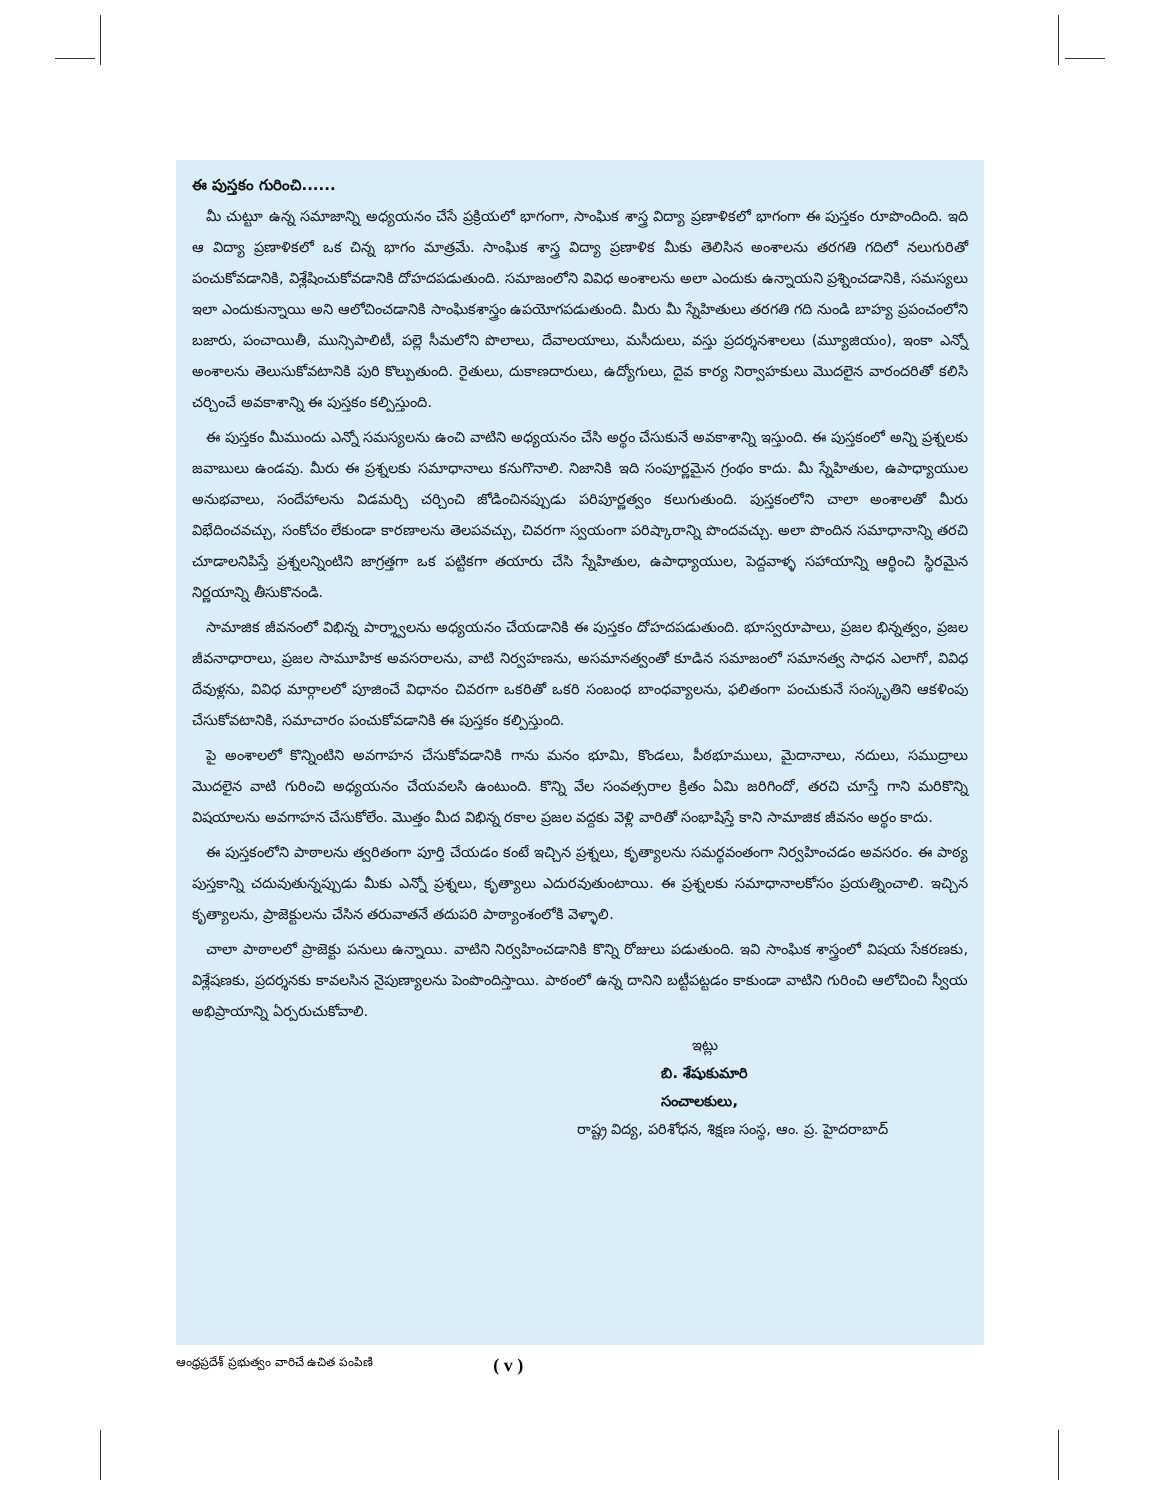ఈ పుస్తకం గురించి......
మీ చుట్టూ ఉన్న సమాజాన్ని అధ్యయనం చేసే ప్రక్రియలో భాగంగా, సాంఘిక శాస్త్ర విద్యా ప్రణాళికలో భాగంగా ఈ పుస్తకం రూపొందింది. ఇది ఆ విద్యా ప్రణాళికలో ఒక చిన్న భాగం మాత్రమే. సాంఘిక శాస్త్ర విద్యా ప్రణాళిక మీకు తెలిసిన అంశాలను తరగతి గదిలో నలుగురితో పంచుకోవడానికి, విశ్లేషించుకోవడానికి దోహదపడుతుంది. సమాజంలోని వివిధ అంశాలను అలా ఎందుకు ఉన్నాయని ప్రశ్నించడానికి, సమస్యలు ఇలా ఎందుకున్నాయి అని ఆలోచించడానికి సాంఘికశాస్త్రం ఉపయోగపడుతుంది. మీరు మీ స్నేహితులు తరగతి గది నుండి బాహ్య ప్రపంచంలోని బజారు, పంచాయితీ, మున్సిపాలిటీ, పల్లె సీమలోని పొలాలు, దేవాలయాలు, మసీదులు, వస్తు ప్రదర్శనశాలలు (మ్యూజియం), ఇంకా ఎన్నో అంశాలను తెలుసుకోవటానికి పురి కొల్పుతుంది. రైతులు, దుకాణదారులు, ఉద్యోగులు, దైవ కార్య నిర్వాహకులు మొదలైన వారందరితో కలిసి చర్చించే అవకాశాన్ని ఈ పుస్తకం కల్పిస్తుంది.
ఈ పుస్తకం మీముందు ఎన్నో సమస్యలను ఉంచి వాటిని అధ్యయనం చేసి అర్థం చేసుకునే అవకాశాన్ని ఇస్తుంది. ఈ పుస్తకంలో అన్ని ప్రశ్నలకు జవాబులు ఉండవు. మీరు ఈ ప్రశ్నలకు సమాధానాలు కనుగొనాలి. నిజానికి ఇది సంపూర్ణమైన గ్రంథం కాదు. మీ స్నేహితుల, ఉపాధ్యాయుల అనుభవాలు, సందేహాలను విడమర్చి చర్చించి జోడించినప్పుడు పరిపూర్ణత్వం కలుగుతుంది. పుస్తకంలోని చాలా అంశాలతో మీరు విభేదించవచ్చు, సంకోచం లేకుండా కారణాలను తెలపవచ్చు, చివరగా స్వయంగా పరిష్కారాన్ని పొందవచ్చు. అలా పొందిన సమాధానాన్ని తరచి చూడాలనిపిస్తే ప్రశ్నలన్నింటిని జాగ్రత్తగా ఒక పట్టికగా తయారు చేసి స్నేహితుల, ఉపాధ్యాయుల, పెద్దవాళ్ళ సహాయాన్ని ఆర్థించి స్థిరమైన నిర్ణయాన్ని తీసుకొనండి.
సామాజిక జీవనంలో విభిన్న పార్శ్వాలను అధ్యయనం చేయడానికి ఈ పుస్తకం దోహదపడుతుంది. భూస్వరూపాలు, ప్రజల భిన్నత్వం, ప్రజల జీవనాధారాలు, ప్రజల సామూహిక అవసరాలను, వాటి నిర్వహణను, అసమానత్వంతో కూడిన సమాజంలో సమానత్వ సాధన ఎలాగో, వివిధ దేవుళ్లను, వివిధ మార్గాలలో పూజించే విధానం చివరగా ఒకరితో ఒకరి సంబంధ బాంధవ్యాలను, ఫలితంగా పంచుకునే సంస్కృతిని ఆకళింపు చేసుకోవటానికి, సమాచారం పంచుకోవడానికి ఈ పుస్తకం కల్పిస్తుంది.
పై అంశాలలో కొన్నింటిని అవగాహన చేసుకోవడానికి గాను మనం భూమి, కొండలు, పీఠభూములు, మైదానాలు, నదులు, సముద్రాలు మొదలైన వాటి గురించి అధ్యయనం చేయవలసి ఉంటుంది. కొన్ని వేల సంవత్సరాల క్రితం ఏమి జరిగిందో, తరచి చూస్తే గాని మరికొన్ని విషయాలను అవగాహన చేసుకోలేం. మొత్తం మీద విభిన్న రకాల ప్రజల వద్దకు వెళ్లి వారితో సంభాషిస్తే కాని సామాజిక జీవనం అర్థం కాదు.
ఈ పుస్తకంలోని పాఠాలను త్వరితంగా పూర్తి చేయడం కంటే ఇచ్చిన ప్రశ్నలు, కృత్యాలను సమర్థవంతంగా నిర్వహించడం అవసరం. ఈ పాఠ్య పుస్తకాన్ని చదువుతున్నప్పుడు మీకు ఎన్నో ప్రశ్నలు, కృత్యాలు ఎదురవుతుంటాయి. ఈ ప్రశ్నలకు సమాధానాలకోసం ప్రయత్నించాలి. ఇచ్చిన కృత్యాలను, ప్రాజెక్టులను చేసిన తరువాతనే తదుపరి పాఠ్యాంశంలోకి వెళ్ళాలి.
చాలా పాఠాలలో ప్రాజెక్టు పనులు ఉన్నాయి. వాటిని నిర్వహించడానికి కొన్ని రోజులు పడుతుంది. ఇవి సాంఘిక శాస్త్రంలో విషయ సేకరణకు, విశ్లేషణకు, ప్రదర్శనకు కావలసిన నైపుణ్యాలను పెంపొందిస్తాయి. పాఠంలో ఉన్న దానిని బట్టీపట్టడం కాకుండా వాటిని గురించి ఆలోచించి స్వీయ అభిప్రాయాన్ని ఏర్పరుచుకోవాలి.
ఇట్లు
బి. శేషుకుమారి
సంచాలకులు,
రాష్ట్ర విద్య, పరిశోధన, శిక్షణ సంస్థ, ఆం. ప్ర. హైదరాబాద్
ఆంధ్రప్రదేశ్ ప్రభుత్వం వారిచే ఉచిత పంపిణి ( v )